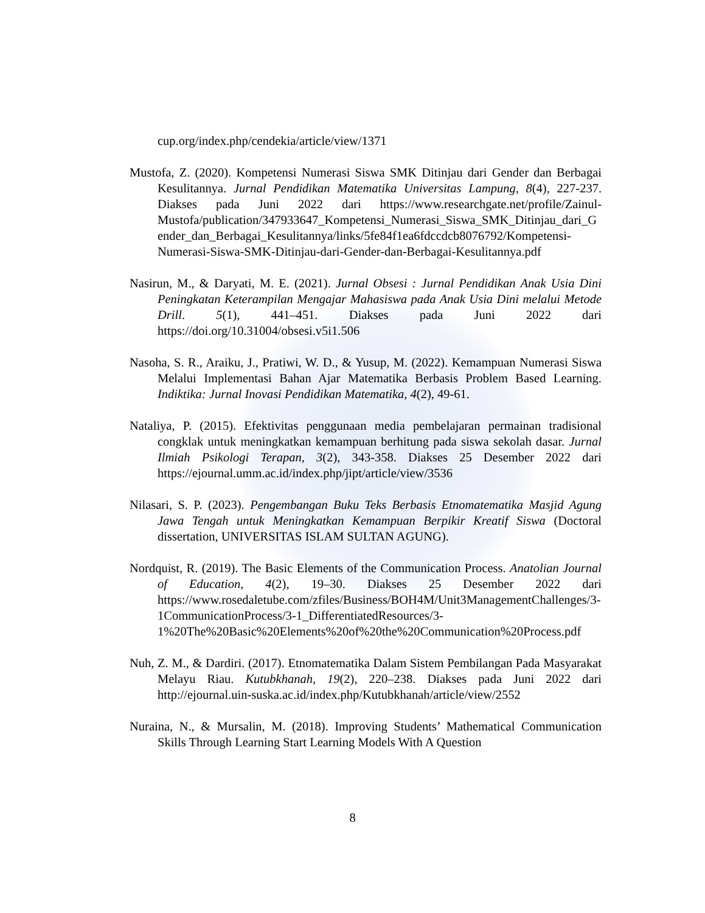cup.org/index.php/cendekia/article/view/1371
Mustofa, Z. (2020). Kompetensi Numerasi Siswa SMK Ditinjau dari Gender dan Berbagai Kesulitannya. Jurnal Pendidikan Matematika Universitas Lampung, 8(4), 227-237. Diakses pada Juni 2022 dari https://www.researchgate.net/profile/Zainul-Mustofa/publication/347933647_Kompetensi_Numerasi_Siswa_SMK_Ditinjau_dari_Gender_dan_Berbagai_Kesulitannya/links/5fe84f1ea6fdccdcb8076792/Kompetensi-Numerasi-Siswa-SMK-Ditinjau-dari-Gender-dan-Berbagai-Kesulitannya.pdf
Nasirun, M., & Daryati, M. E. (2021). Jurnal Obsesi : Jurnal Pendidikan Anak Usia Dini Peningkatan Keterampilan Mengajar Mahasiswa pada Anak Usia Dini melalui Metode Drill. 5(1), 441–451. Diakses pada Juni 2022 dari https://doi.org/10.31004/obsesi.v5i1.506
Nasoha, S. R., Araiku, J., Pratiwi, W. D., & Yusup, M. (2022). Kemampuan Numerasi Siswa Melalui Implementasi Bahan Ajar Matematika Berbasis Problem Based Learning. Indiktika: Jurnal Inovasi Pendidikan Matematika, 4(2), 49-61.
Nataliya, P. (2015). Efektivitas penggunaan media pembelajaran permainan tradisional congklak untuk meningkatkan kemampuan berhitung pada siswa sekolah dasar. Jurnal Ilmiah Psikologi Terapan, 3(2), 343-358. Diakses 25 Desember 2022 dari https://ejournal.umm.ac.id/index.php/jipt/article/view/3536
Nilasari, S. P. (2023). Pengembangan Buku Teks Berbasis Etnomatematika Masjid Agung Jawa Tengah untuk Meningkatkan Kemampuan Berpikir Kreatif Siswa (Doctoral dissertation, UNIVERSITAS ISLAM SULTAN AGUNG).
Nordquist, R. (2019). The Basic Elements of the Communication Process. Anatolian Journal of Education, 4(2), 19–30. Diakses 25 Desember 2022 dari https://www.rosedaletube.com/zfiles/Business/BOH4M/Unit3ManagementChallenges/3-1CommunicationProcess/3-1_DifferentiatedResources/3-1%20The%20Basic%20Elements%20of%20the%20Communication%20Process.pdf
Nuh, Z. M., & Dardiri. (2017). Etnomatematika Dalam Sistem Pembilangan Pada Masyarakat Melayu Riau. Kutubkhanah, 19(2), 220–238. Diakses pada Juni 2022 dari http://ejournal.uin-suska.ac.id/index.php/Kutubkhanah/article/view/2552
Nuraina, N., & Mursalin, M. (2018). Improving Students’ Mathematical Communication Skills Through Learning Start Learning Models With A Question
8